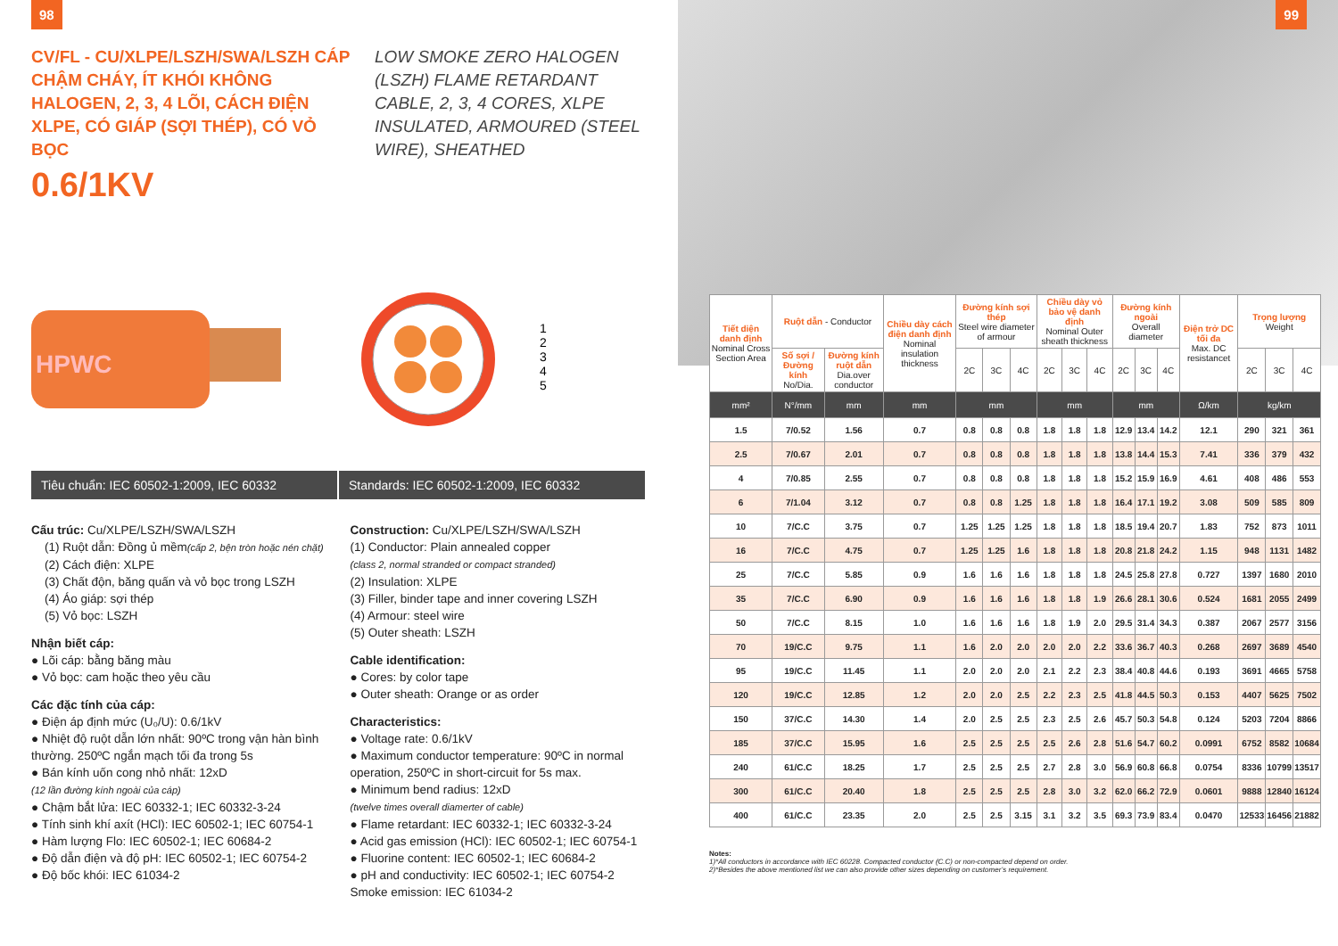98
CV/FL - CU/XLPE/LSZH/SWA/LSZH CÁP CHẬM CHÁY, ÍT KHÓI KHÔNG HALOGEN, 2, 3, 4 LÕI, CÁCH ĐIỆN XLPE, CÓ GIÁP (SỢI THÉP), CÓ VỎ BỌC
0.6/1KV
LOW SMOKE ZERO HALOGEN (LSZH) FLAME RETARDANT CABLE, 2, 3, 4 CORES, XLPE INSULATED, ARMOURED (STEEL WIRE), SHEATHED
HPWC
1
2
3
4
5
Tiêu chuẩn: IEC 60502-1:2009, IEC 60332
Standards: IEC 60502-1:2009, IEC 60332
Cấu trúc: Cu/XLPE/LSZH/SWA/LSZH
(1) Ruột dẫn: Đồng ủ mềm(cấp 2, bện tròn hoặc nén chặt)
(2) Cách điện: XLPE
(3) Chất độn, băng quấn và vỏ bọc trong LSZH
(4) Áo giáp: sợi thép
(5) Vỏ bọc: LSZH
Nhận biết cáp:
● Lõi cáp: bằng băng màu
● Vỏ bọc: cam hoặc theo yêu cầu
Các đặc tính của cáp:
● Điện áp định mức (U₀/U): 0.6/1kV
● Nhiệt độ ruột dẫn lớn nhất: 90ºC trong vận hàn bình thường. 250ºC ngắn mạch tối đa trong 5s
● Bán kính uốn cong nhỏ nhất: 12xD
(12 lần đường kính ngoài của cáp)
● Chậm bắt lửa: IEC 60332-1; IEC 60332-3-24
● Tính sinh khí axít (HCl): IEC 60502-1; IEC 60754-1
● Hàm lượng Flo: IEC 60502-1; IEC 60684-2
● Độ dẫn điện và độ pH: IEC 60502-1; IEC 60754-2
● Độ bốc khói: IEC 61034-2
Construction: Cu/XLPE/LSZH/SWA/LSZH
(1) Conductor: Plain annealed copper
(class 2, normal stranded or compact stranded)
(2) Insulation: XLPE
(3) Filler, binder tape and inner covering LSZH
(4) Armour: steel wire
(5) Outer sheath: LSZH
Cable identification:
● Cores: by color tape
● Outer sheath: Orange or as order
Characteristics:
● Voltage rate: 0.6/1kV
● Maximum conductor temperature: 90ºC in normal operation, 250ºC in short-circuit for 5s max.
● Minimum bend radius: 12xD
(twelve times overall diamerter of cable)
● Flame retardant: IEC 60332-1; IEC 60332-3-24
● Acid gas emission (HCl): IEC 60502-1; IEC 60754-1
● Fluorine content: IEC 60502-1; IEC 60684-2
● pH and conductivity: IEC 60502-1; IEC 60754-2
Smoke emission: IEC 61034-2
99
| Tiết diện danh định Nominal Cross Section Area | Ruột dẫn - Conductor | | Chiều dày cách điện danh định Nominal insulation thickness | Đường kính sợi thép Steel wire diameter of armour | | | Chiều dày vỏ bảo vệ danh định Nominal Outer sheath thickness | | | Đường kính ngoài Overall diameter | | | Điện trở DC tối đa Max. DC resistancet | Trọng lượng Weight | | |
| --- | --- | --- | --- | --- | --- | --- | --- | --- | --- | --- | --- | --- | --- | --- | --- | --- |
| | Số sợi / Đường kính No/Dia. | Đường kính ruột dẫn Dia.over conductor | | 2C | 3C | 4C | 2C | 3C | 4C | 2C | 3C | 4C | | 2C | 3C | 4C |
| mm² | N°/mm | mm | mm | mm | | | mm | | | mm | | | Ω/km | kg/km | | |
| 1.5 | 7/0.52 | 1.56 | 0.7 | 0.8 | 0.8 | 0.8 | 1.8 | 1.8 | 1.8 | 12.9 | 13.4 | 14.2 | 12.1 | 290 | 321 | 361 |
| 2.5 | 7/0.67 | 2.01 | 0.7 | 0.8 | 0.8 | 0.8 | 1.8 | 1.8 | 1.8 | 13.8 | 14.4 | 15.3 | 7.41 | 336 | 379 | 432 |
| 4 | 7/0.85 | 2.55 | 0.7 | 0.8 | 0.8 | 0.8 | 1.8 | 1.8 | 1.8 | 15.2 | 15.9 | 16.9 | 4.61 | 408 | 486 | 553 |
| 6 | 7/1.04 | 3.12 | 0.7 | 0.8 | 0.8 | 1.25 | 1.8 | 1.8 | 1.8 | 16.4 | 17.1 | 19.2 | 3.08 | 509 | 585 | 809 |
| 10 | 7/C.C | 3.75 | 0.7 | 1.25 | 1.25 | 1.25 | 1.8 | 1.8 | 1.8 | 18.5 | 19.4 | 20.7 | 1.83 | 752 | 873 | 1011 |
| 16 | 7/C.C | 4.75 | 0.7 | 1.25 | 1.25 | 1.6 | 1.8 | 1.8 | 1.8 | 20.8 | 21.8 | 24.2 | 1.15 | 948 | 1131 | 1482 |
| 25 | 7/C.C | 5.85 | 0.9 | 1.6 | 1.6 | 1.6 | 1.8 | 1.8 | 1.8 | 24.5 | 25.8 | 27.8 | 0.727 | 1397 | 1680 | 2010 |
| 35 | 7/C.C | 6.90 | 0.9 | 1.6 | 1.6 | 1.6 | 1.8 | 1.8 | 1.9 | 26.6 | 28.1 | 30.6 | 0.524 | 1681 | 2055 | 2499 |
| 50 | 7/C.C | 8.15 | 1.0 | 1.6 | 1.6 | 1.6 | 1.8 | 1.9 | 2.0 | 29.5 | 31.4 | 34.3 | 0.387 | 2067 | 2577 | 3156 |
| 70 | 19/C.C | 9.75 | 1.1 | 1.6 | 2.0 | 2.0 | 2.0 | 2.0 | 2.2 | 33.6 | 36.7 | 40.3 | 0.268 | 2697 | 3689 | 4540 |
| 95 | 19/C.C | 11.45 | 1.1 | 2.0 | 2.0 | 2.0 | 2.1 | 2.2 | 2.3 | 38.4 | 40.8 | 44.6 | 0.193 | 3691 | 4665 | 5758 |
| 120 | 19/C.C | 12.85 | 1.2 | 2.0 | 2.0 | 2.5 | 2.2 | 2.3 | 2.5 | 41.8 | 44.5 | 50.3 | 0.153 | 4407 | 5625 | 7502 |
| 150 | 37/C.C | 14.30 | 1.4 | 2.0 | 2.5 | 2.5 | 2.3 | 2.5 | 2.6 | 45.7 | 50.3 | 54.8 | 0.124 | 5203 | 7204 | 8866 |
| 185 | 37/C.C | 15.95 | 1.6 | 2.5 | 2.5 | 2.5 | 2.5 | 2.6 | 2.8 | 51.6 | 54.7 | 60.2 | 0.0991 | 6752 | 8582 | 10684 |
| 240 | 61/C.C | 18.25 | 1.7 | 2.5 | 2.5 | 2.5 | 2.7 | 2.8 | 3.0 | 56.9 | 60.8 | 66.8 | 0.0754 | 8336 | 10799 | 13517 |
| 300 | 61/C.C | 20.40 | 1.8 | 2.5 | 2.5 | 2.5 | 2.8 | 3.0 | 3.2 | 62.0 | 66.2 | 72.9 | 0.0601 | 9888 | 12840 | 16124 |
| 400 | 61/C.C | 23.35 | 2.0 | 2.5 | 2.5 | 3.15 | 3.1 | 3.2 | 3.5 | 69.3 | 73.9 | 83.4 | 0.0470 | 12533 | 16456 | 21882 |
Notes:
1)*All conductors in accordance with IEC 60228. Compacted conductor (C.C) or non-compacted depend on order.
2)*Besides the above mentioned list we can also provide other sizes depending on customer’s requirement.